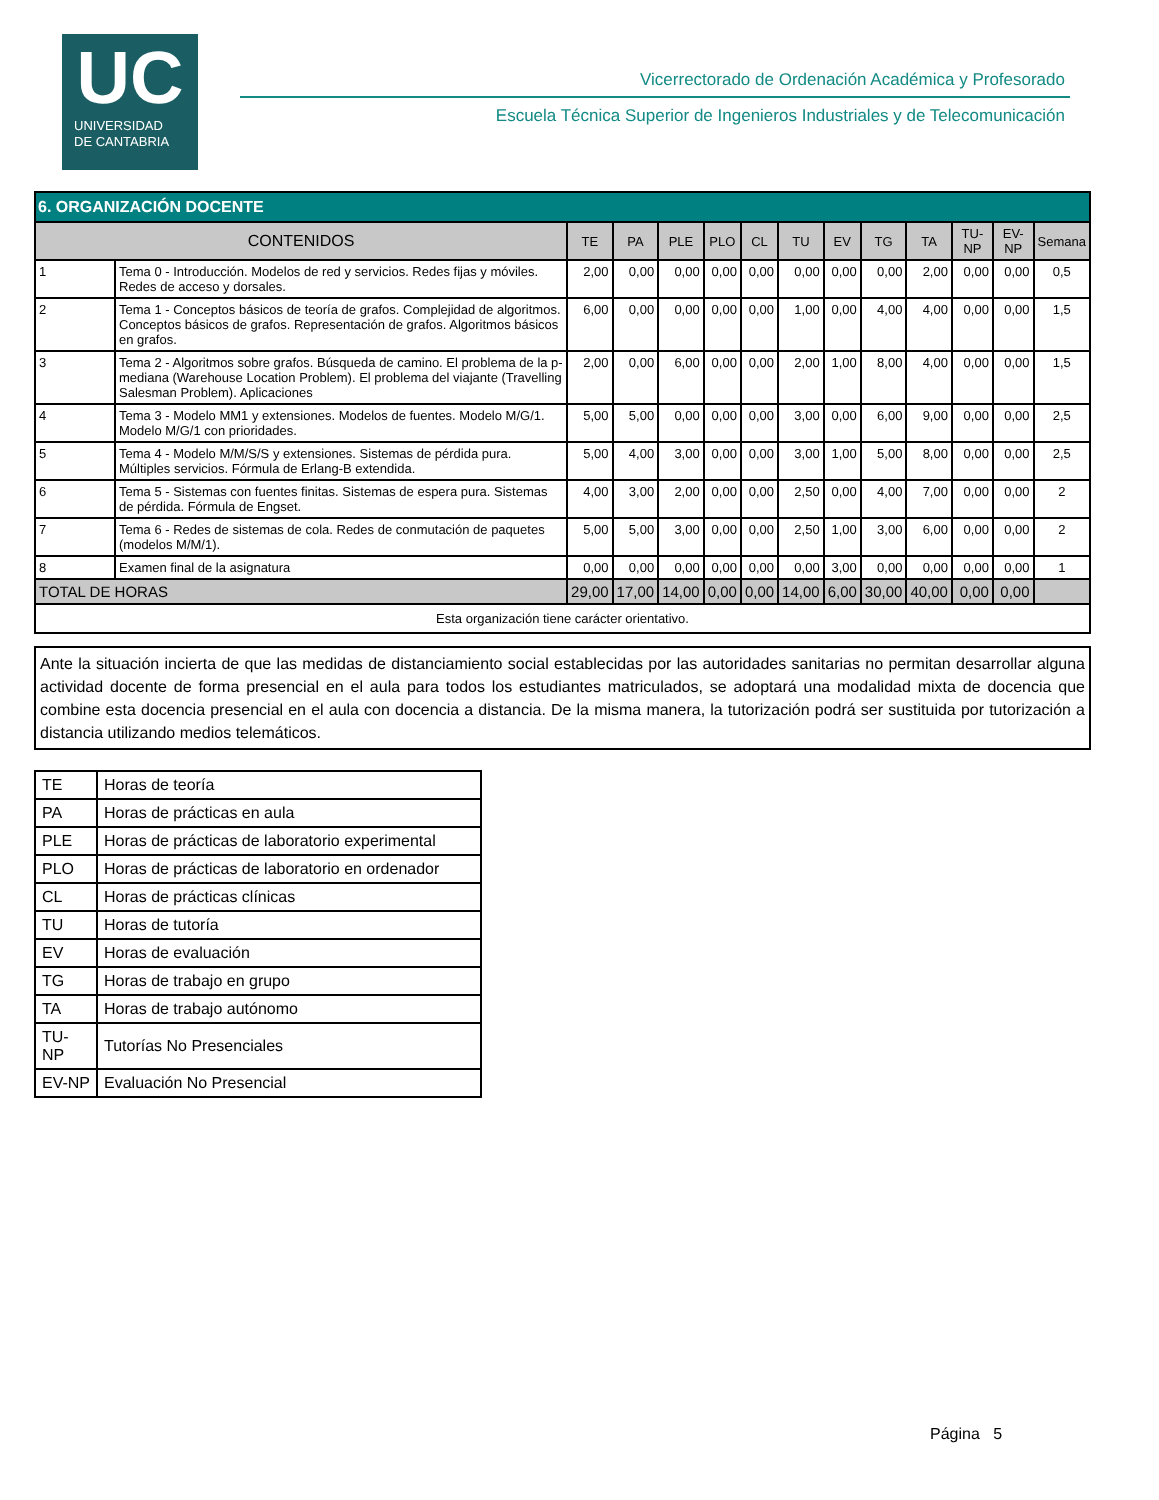UC
UNIVERSIDAD
DE CANTABRIA
Vicerrectorado de Ordenación Académica y Profesorado
Escuela Técnica Superior de Ingenieros Industriales y de Telecomunicación
| 6. ORGANIZACIÓN DOCENTE | | | | | | | | | | | | | |
| CONTENIDOS | | TE | PA | PLE | PLO | CL | TU | EV | TG | TA | TU-NP | EV-NP | Semana |
| 1 | Tema 0 - Introducción. Modelos de red y servicios. Redes fijas y móviles. Redes de acceso y dorsales. | 2,00 | 0,00 | 0,00 | 0,00 | 0,00 | 0,00 | 0,00 | 0,00 | 2,00 | 0,00 | 0,00 | 0,5 |
| 2 | Tema 1 - Conceptos básicos de teoría de grafos. Complejidad de algoritmos. Conceptos básicos de grafos. Representación de grafos. Algoritmos básicos en grafos. | 6,00 | 0,00 | 0,00 | 0,00 | 0,00 | 1,00 | 0,00 | 4,00 | 4,00 | 0,00 | 0,00 | 1,5 |
| 3 | Tema 2 - Algoritmos sobre grafos. Búsqueda de camino. El problema de la p-mediana (Warehouse Location Problem). El problema del viajante (Travelling Salesman Problem). Aplicaciones | 2,00 | 0,00 | 6,00 | 0,00 | 0,00 | 2,00 | 1,00 | 8,00 | 4,00 | 0,00 | 0,00 | 1,5 |
| 4 | Tema 3 - Modelo MM1 y extensiones. Modelos de fuentes. Modelo M/G/1. Modelo M/G/1 con prioridades. | 5,00 | 5,00 | 0,00 | 0,00 | 0,00 | 3,00 | 0,00 | 6,00 | 9,00 | 0,00 | 0,00 | 2,5 |
| 5 | Tema 4 - Modelo M/M/S/S y extensiones. Sistemas de pérdida pura. Múltiples servicios. Fórmula de Erlang-B extendida. | 5,00 | 4,00 | 3,00 | 0,00 | 0,00 | 3,00 | 1,00 | 5,00 | 8,00 | 0,00 | 0,00 | 2,5 |
| 6 | Tema 5 - Sistemas con fuentes finitas. Sistemas de espera pura. Sistemas de pérdida. Fórmula de Engset. | 4,00 | 3,00 | 2,00 | 0,00 | 0,00 | 2,50 | 0,00 | 4,00 | 7,00 | 0,00 | 0,00 | 2 |
| 7 | Tema 6 - Redes de sistemas de cola. Redes de conmutación de paquetes (modelos M/M/1). | 5,00 | 5,00 | 3,00 | 0,00 | 0,00 | 2,50 | 1,00 | 3,00 | 6,00 | 0,00 | 0,00 | 2 |
| 8 | Examen final de la asignatura | 0,00 | 0,00 | 0,00 | 0,00 | 0,00 | 0,00 | 3,00 | 0,00 | 0,00 | 0,00 | 0,00 | 1 |
| TOTAL DE HORAS | | 29,00 | 17,00 | 14,00 | 0,00 | 0,00 | 14,00 | 6,00 | 30,00 | 40,00 | 0,00 | 0,00 | |
| Esta organización tiene carácter orientativo. | | | | | | | | | | | | | |
Ante la situación incierta de que las medidas de distanciamiento social establecidas por las autoridades sanitarias no permitan desarrollar alguna actividad docente de forma presencial en el aula para todos los estudiantes matriculados, se adoptará una modalidad mixta de docencia que combine esta docencia presencial en el aula con docencia a distancia. De la misma manera, la tutorización podrá ser sustituida por tutorización a distancia utilizando medios telemáticos.
| TE | Horas de teoría |
| PA | Horas de prácticas en aula |
| PLE | Horas de prácticas de laboratorio experimental |
| PLO | Horas de prácticas de laboratorio en ordenador |
| CL | Horas de prácticas clínicas |
| TU | Horas de tutoría |
| EV | Horas de evaluación |
| TG | Horas de trabajo en grupo |
| TA | Horas de trabajo autónomo |
| TU-NP | Tutorías No Presenciales |
| EV-NP | Evaluación No Presencial |
Página 5